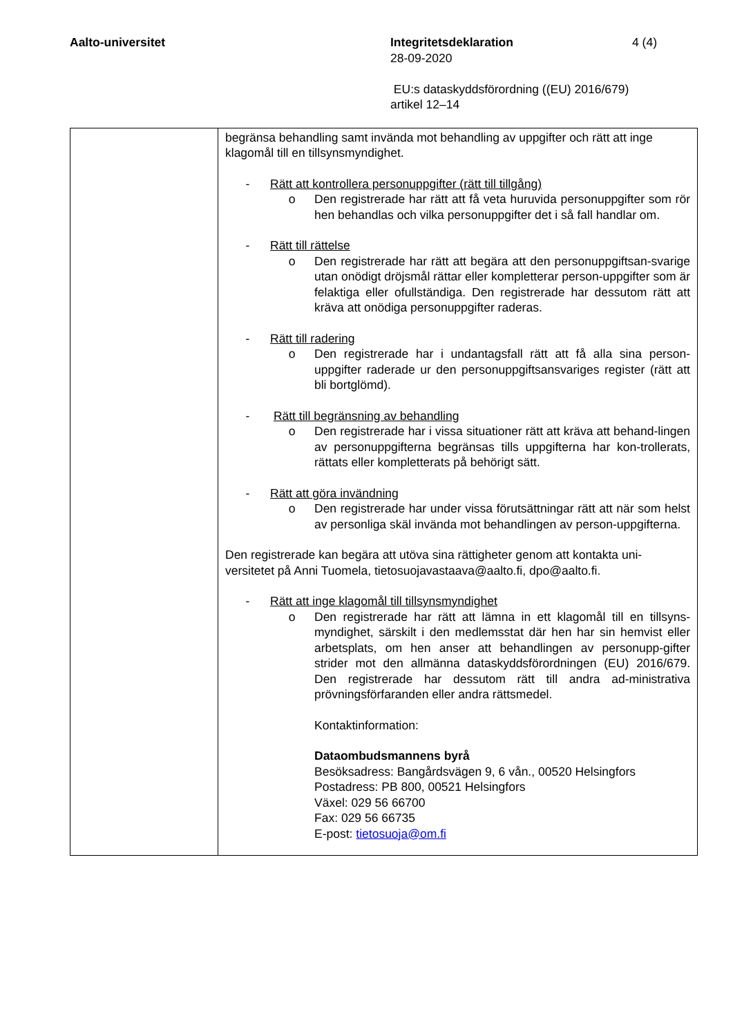Aalto-universitet Integritetsdeklaration
28-09-2020
EU:s dataskyddsförordning ((EU) 2016/679)
artikel 12–14
4 (4)
| | begränsa behandling samt invända mot behandling av uppgifter och rätt att inge klagomål till en tillsynsmyndighet. - Rätt att kontrollera personuppgifter (rätt till tillgång) o Den registrerade har rätt att få veta huruvida personuppgifter som rör hen behandlas och vilka personuppgifter det i så fall handlar om. - Rätt till rättelse o Den registrerade har rätt att begära att den personuppgiftsan-svarige utan onödigt dröjsmål rättar eller kompletterar person-uppgifter som är felaktiga eller ofullständiga. Den registrerade har dessutom rätt att kräva att onödiga personuppgifter raderas. - Rätt till radering o Den registrerade har i undantagsfall rätt att få alla sina person-uppgifter raderade ur den personuppgiftsansvariges register (rätt att bli bortglömd). - Rätt till begränsning av behandling o Den registrerade har i vissa situationer rätt att kräva att behand-lingen av personuppgifterna begränsas tills uppgifterna har kon-trollerats, rättats eller kompletterats på behörigt sätt. - Rätt att göra invändning o Den registrerade har under vissa förutsättningar rätt att när som helst av personliga skäl invända mot behandlingen av person-uppgifterna. Den registrerade kan begära att utöva sina rättigheter genom att kontakta uni-versitetet på Anni Tuomela, tietosuojavastaava@aalto.fi, dpo@aalto.fi. - Rätt att inge klagomål till tillsynsmyndighet o Den registrerade har rätt att lämna in ett klagomål till en tillsyns-myndighet, särskilt i den medlemsstat där hen har sin hemvist eller arbetsplats, om hen anser att behandlingen av personupp-gifter strider mot den allmänna dataskyddsförordningen (EU) 2016/679. Den registrerade har dessutom rätt till andra ad-ministrativa prövningsförfaranden eller andra rättsmedel. Kontaktinformation: Dataombudsmannens byrå Besöksadress: Bangårdsvägen 9, 6 vån., 00520 Helsingfors Postadress: PB 800, 00521 Helsingfors Växel: 029 56 66700 Fax: 029 56 66735 E-post: tietosuoja@om.fi |